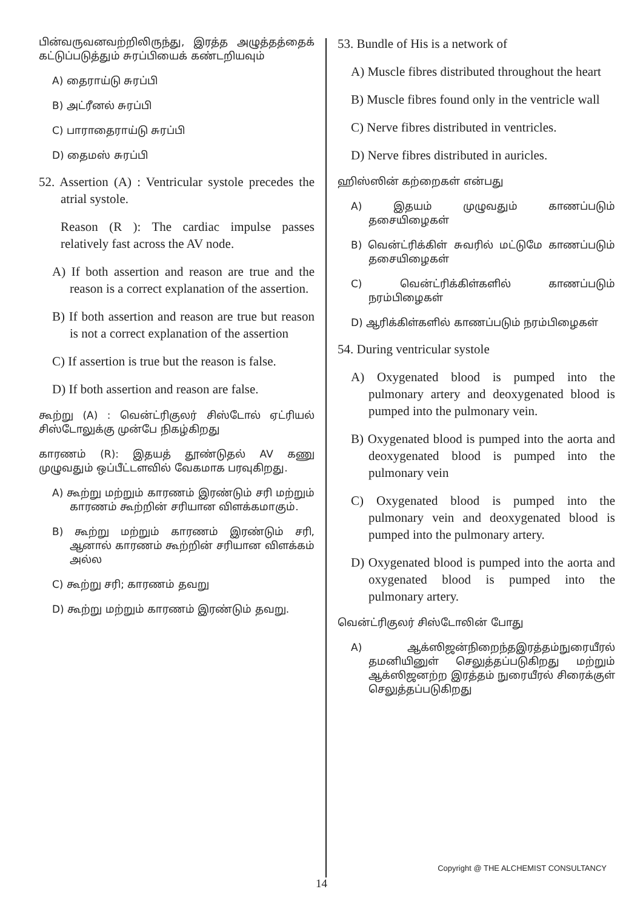பின்வருவனவற்றிலிருந்து, இரத்த அழுத்தத்தைக் கட்டுப்படுத்தும் சுரப்பியைக் கண்டறியவும்
A) தைராய்டு சுரப்பி
B) அட்ரீனல் சுரப்பி
C) பாராதைராய்டு சுரப்பி
D) தைமஸ் சுரப்பி
52. Assertion (A) : Ventricular systole precedes the atrial systole.
Reason (R ): The cardiac impulse passes relatively fast across the AV node.
A) If both assertion and reason are true and the reason is a correct explanation of the assertion.
B) If both assertion and reason are true but reason is not a correct explanation of the assertion
C) If assertion is true but the reason is false.
D) If both assertion and reason are false.
கூற்று (A) : வென்ட்ரிகுலர் சிஸ்டோல் ஏட்ரியல் சிஸ்டோலுக்கு முன்பே நிகழ்கிறது
காரணம் (R): இதயத் தூண்டுதல் AV கணு முழுவதும் ஒப்பீட்டளவில் வேகமாக பரவுகிறது.
A) கூற்று மற்றும் காரணம் இரண்டும் சரி மற்றும் காரணம் கூற்றின் சரியான விளக்கமாகும்.
B) கூற்று மற்றும் காரணம் இரண்டும் சரி, ஆனால் காரணம் கூற்றின் சரியான விளக்கம் அல்ல
C) கூற்று சரி; காரணம் தவறு
D) கூற்று மற்றும் காரணம் இரண்டும் தவறு.
53. Bundle of His is a network of
A) Muscle fibres distributed throughout the heart
B) Muscle fibres found only in the ventricle wall
C) Nerve fibres distributed in ventricles.
D) Nerve fibres distributed in auricles.
ஹிஸ்ஸின் கற்றைகள் என்பது
A) இதயம் முழுவதும் காணப்படும் தசையிழைகள்
B) வென்ட்ரிக்கிள் சுவரில் மட்டுமே காணப்படும் தசையிழைகள்
C) வென்ட்ரிக்கிள்களில் காணப்படும் நரம்பிழைகள்
D) ஆரிக்கிள்களில் காணப்படும் நரம்பிழைகள்
54. During ventricular systole
A) Oxygenated blood is pumped into the pulmonary artery and deoxygenated blood is pumped into the pulmonary vein.
B) Oxygenated blood is pumped into the aorta and deoxygenated blood is pumped into the pulmonary vein
C) Oxygenated blood is pumped into the pulmonary vein and deoxygenated blood is pumped into the pulmonary artery.
D) Oxygenated blood is pumped into the aorta and oxygenated blood is pumped into the pulmonary artery.
வென்ட்ரிகுலர் சிஸ்டோலின் போது
A) ஆக்ஸிஜன்நிறைந்தஇரத்தம்நுரையீரல் தமனியினுள் செலுத்தப்படுகிறது மற்றும் ஆக்ஸிஜனற்ற இரத்தம் நுரையீரல் சிரைக்குள் செலுத்தப்படுகிறது
Copyright @ THE ALCHEMIST CONSULTANCY
14